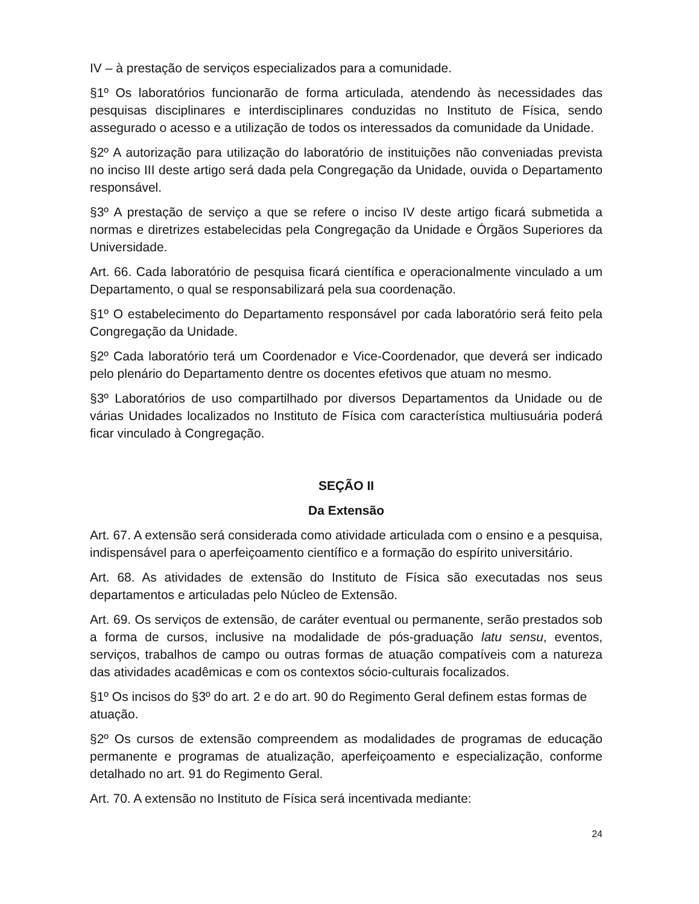IV – à prestação de serviços especializados para a comunidade.
§1º Os laboratórios funcionarão de forma articulada, atendendo às necessidades das pesquisas disciplinares e interdisciplinares conduzidas no Instituto de Física, sendo assegurado o acesso e a utilização de todos os interessados da comunidade da Unidade.
§2º A autorização para utilização do laboratório de instituições não conveniadas prevista no inciso III deste artigo será dada pela Congregação da Unidade, ouvida o Departamento responsável.
§3º A prestação de serviço a que se refere o inciso IV deste artigo ficará submetida a normas e diretrizes estabelecidas pela Congregação da Unidade e Órgãos Superiores da Universidade.
Art. 66. Cada laboratório de pesquisa ficará científica e operacionalmente vinculado a um Departamento, o qual se responsabilizará pela sua coordenação.
§1º O estabelecimento do Departamento responsável por cada laboratório será feito pela Congregação da Unidade.
§2º Cada laboratório terá um Coordenador e Vice-Coordenador, que deverá ser indicado pelo plenário do Departamento dentre os docentes efetivos que atuam no mesmo.
§3º Laboratórios de uso compartilhado por diversos Departamentos da Unidade ou de várias Unidades localizados no Instituto de Física com característica multiusuária poderá ficar vinculado à Congregação.
SEÇÃO II
Da Extensão
Art. 67. A extensão será considerada como atividade articulada com o ensino e a pesquisa, indispensável para o aperfeiçoamento científico e a formação do espírito universitário.
Art. 68. As atividades de extensão do Instituto de Física são executadas nos seus departamentos e articuladas pelo Núcleo de Extensão.
Art. 69. Os serviços de extensão, de caráter eventual ou permanente, serão prestados sob a forma de cursos, inclusive na modalidade de pós-graduação latu sensu, eventos, serviços, trabalhos de campo ou outras formas de atuação compatíveis com a natureza das atividades acadêmicas e com os contextos sócio-culturais focalizados.
§1º Os incisos do §3º do art. 2 e do art. 90 do Regimento Geral definem estas formas de atuação.
§2º Os cursos de extensão compreendem as modalidades de programas de educação permanente e programas de atualização, aperfeiçoamento e especialização, conforme detalhado no art. 91 do Regimento Geral.
Art. 70. A extensão no Instituto de Física será incentivada mediante:
24